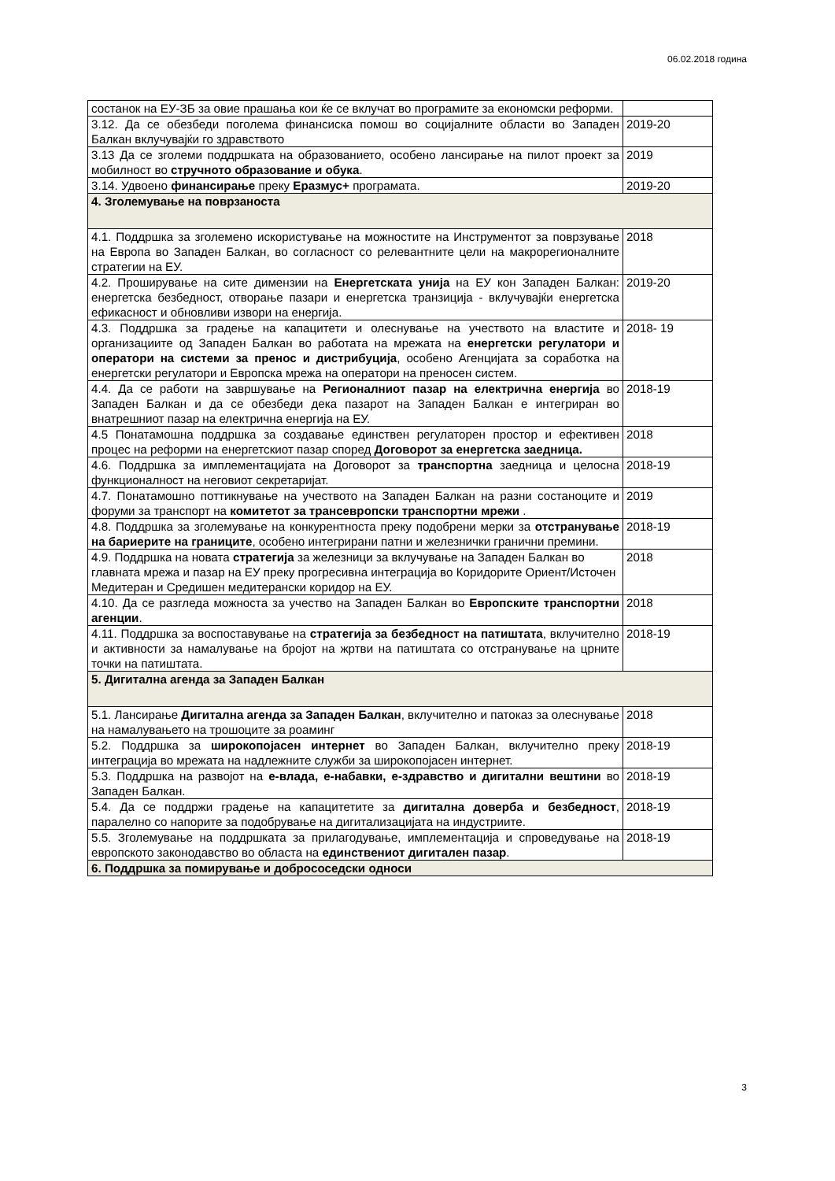06.02.2018 година
| состанок на ЕУ-ЗБ за овие прашања кои ќе се вклучат во програмите за економски реформи. | |
| 3.12. Да се обезбеди поголема финансиска помош во социјалните области во Западен Балкан вклучувајќи го здравството | 2019-20 |
| 3.13 Да се зголеми поддршката на образованието, особено лансирање на пилот проект за мобилност во стручното образование и обука . | 2019 |
| 3.14. Удвоено финансирање преку Еразмус+ програмата. | 2019-20 |
| 4. Зголемување на поврзаноста | |
| 4.1. Поддршка за зголемено искористување на можностите на Инструментот за поврзување на Европа во Западен Балкан, во согласност со релевантните цели на макрорегионалните стратегии на ЕУ. | 2018 |
| 4.2. Проширување на сите димензии на Енергетската унија на ЕУ кон Западен Балкан: енергетска безбедност, отворање пазари и енергетска транзиција - вклучувајќи енергетска ефикасност и обновливи извори на енергија. | 2019-20 |
| 4.3. Поддршка за градење на капацитети и олеснување на учеството на властите и организациите од Западен Балкан во работата на мрежата на енергетски регулатори и оператори на системи за пренос и дистрибуција , особено Агенцијата за соработка на енергетски регулатори и Европска мрежа на оператори на преносен систем. | 2018- 19 |
| 4.4. Да се работи на завршување на Регионалниот пазар на електрична енергија во Западен Балкан и да се обезбеди дека пазарот на Западен Балкан е интегриран во внатрешниот пазар на електрична енергија на ЕУ. | 2018-19 |
| 4.5 Понатамошна поддршка за создавање единствен регулаторен простор и ефективен процес на реформи на енергетскиот пазар според Договорот за енергетска заедница. | 2018 |
| 4.6. Поддршка за имплементацијата на Договорот за транспортна заедница и целосна функционалност на неговиот секретаријат. | 2018-19 |
| 4.7. Понатамошно поттикнување на учеството на Западен Балкан на разни состаноците и форуми за транспорт на комитетот за трансевропски транспортни мрежи . | 2019 |
| 4.8. Поддршка за зголемување на конкурентноста преку подобрени мерки за отстранување на бариерите на границите , особено интегрирани патни и железнички гранични премини. | 2018-19 |
| 4.9. Поддршка на новата стратегија за железници за вклучување на Западен Балкан во главната мрежа и пазар на ЕУ преку прогресивна интеграција во Коридорите Ориент/Источен Медитеран и Средишен медитерански коридор на ЕУ. | 2018 |
| 4.10. Да се разгледа можноста за учество на Западен Балкан во Европските транспортни агенции . | 2018 |
| 4.11. Поддршка за воспоставување на стратегија за безбедност на патиштата , вклучително и активности за намалување на бројот на жртви на патиштата со отстранување на црните точки на патиштата. | 2018-19 |
| 5. Дигитална агенда за Западен Балкан | |
| 5.1. Лансирање Дигитална агенда за Западен Балкан , вклучително и патоказ за олеснување на намалувањето на трошоците за роаминг | 2018 |
| 5.2. Поддршка за широкопојасен интернет во Западен Балкан, вклучително преку интеграција во мрежата на надлежните служби за широкопојасен интернет. | 2018-19 |
| 5.3. Поддршка на развојот на е-влада, е-набавки, е-здравство и дигитални вештини во Западен Балкан. | 2018-19 |
| 5.4. Да се поддржи градење на капацитетите за дигитална доверба и безбедност , паралелно со напорите за подобрување на дигитализацијата на индустриите. | 2018-19 |
| 5.5. Зголемување на поддршката за прилагодување, имплементација и спроведување на европското законодавство во областа на единствениот дигитален пазар . | 2018-19 |
| 6. Поддршка за помирување и добрососедски односи | |
3